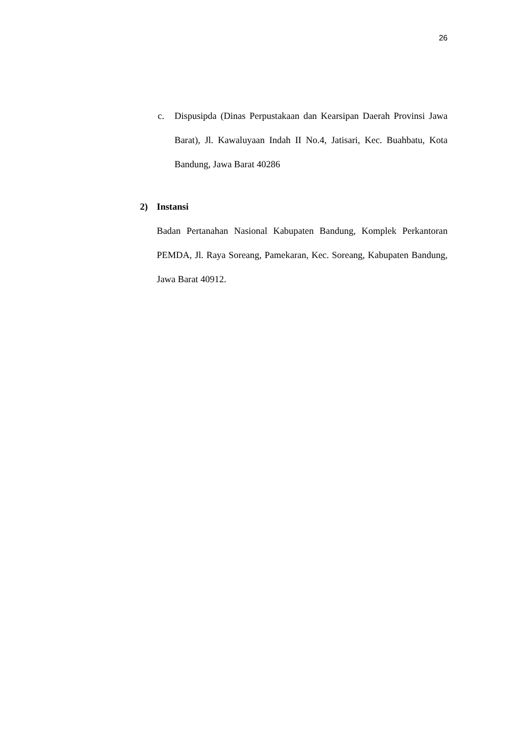26
c. Dispusipda (Dinas Perpustakaan dan Kearsipan Daerah Provinsi Jawa Barat), Jl. Kawaluyaan Indah II No.4, Jatisari, Kec. Buahbatu, Kota Bandung, Jawa Barat 40286
2) Instansi
Badan Pertanahan Nasional Kabupaten Bandung, Komplek Perkantoran PEMDA, Jl. Raya Soreang, Pamekaran, Kec. Soreang, Kabupaten Bandung, Jawa Barat 40912.